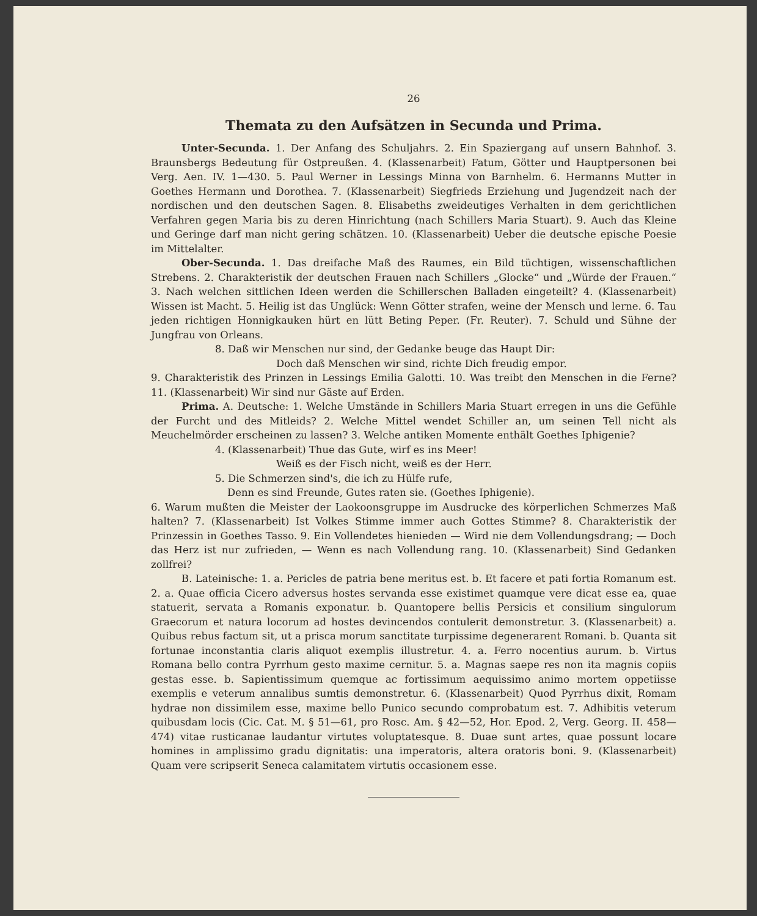26
Themata zu den Aufsätzen in Secunda und Prima.
Unter-Secunda. 1. Der Anfang des Schuljahrs. 2. Ein Spaziergang auf unsern Bahnhof. 3. Braunsbergs Bedeutung für Ostpreußen. 4. (Klassenarbeit) Fatum, Götter und Hauptpersonen bei Verg. Aen. IV. 1—430. 5. Paul Werner in Lessings Minna von Barnhelm. 6. Hermanns Mutter in Goethes Hermann und Dorothea. 7. (Klassenarbeit) Siegfrieds Erziehung und Jugendzeit nach der nordischen und den deutschen Sagen. 8. Elisabeths zweideutiges Verhalten in dem gerichtlichen Verfahren gegen Maria bis zu deren Hinrichtung (nach Schillers Maria Stuart). 9. Auch das Kleine und Geringe darf man nicht gering schätzen. 10. (Klassenarbeit) Ueber die deutsche epische Poesie im Mittelalter.
Ober-Secunda. 1. Das dreifache Maß des Raumes, ein Bild tüchtigen, wissenschaftlichen Strebens. 2. Charakteristik der deutschen Frauen nach Schillers „Glocke“ und „Würde der Frauen.“ 3. Nach welchen sittlichen Ideen werden die Schillerschen Balladen eingeteilt? 4. (Klassenarbeit) Wissen ist Macht. 5. Heilig ist das Unglück: Wenn Götter strafen, weine der Mensch und lerne. 6. Tau jeden richtigen Honnigkauken hürt en lütt Beting Peper. (Fr. Reuter). 7. Schuld und Sühne der Jungfrau von Orleans.
8. Daß wir Menschen nur sind, der Gedanke beuge das Haupt Dir:
Doch daß Menschen wir sind, richte Dich freudig empor.
9. Charakteristik des Prinzen in Lessings Emilia Galotti. 10. Was treibt den Menschen in die Ferne? 11. (Klassenarbeit) Wir sind nur Gäste auf Erden.
Prima. A. Deutsche: 1. Welche Umstände in Schillers Maria Stuart erregen in uns die Gefühle der Furcht und des Mitleids? 2. Welche Mittel wendet Schiller an, um seinen Tell nicht als Meuchelmörder erscheinen zu lassen? 3. Welche antiken Momente enthält Goethes Iphigenie?
4. (Klassenarbeit) Thue das Gute, wirf es ins Meer!
Weiß es der Fisch nicht, weiß es der Herr.
5. Die Schmerzen sind's, die ich zu Hülfe rufe,
Denn es sind Freunde, Gutes raten sie. (Goethes Iphigenie).
6. Warum mußten die Meister der Laokoonsgruppe im Ausdrucke des körperlichen Schmerzes Maß halten? 7. (Klassenarbeit) Ist Volkes Stimme immer auch Gottes Stimme? 8. Charakteristik der Prinzessin in Goethes Tasso. 9. Ein Vollendetes hienieden — Wird nie dem Vollendungsdrang; — Doch das Herz ist nur zufrieden, — Wenn es nach Vollendung rang. 10. (Klassenarbeit) Sind Gedanken zollfrei?
B. Lateinische: 1. a. Pericles de patria bene meritus est. b. Et facere et pati fortia Romanum est. 2. a. Quae officia Cicero adversus hostes servanda esse existimet quamque vere dicat esse ea, quae statuerit, servata a Romanis exponatur. b. Quantopere bellis Persicis et consilium singulorum Graecorum et natura locorum ad hostes devincendos contulerit demonstretur. 3. (Klassenarbeit) a. Quibus rebus factum sit, ut a prisca morum sanctitate turpissime degenerarent Romani. b. Quanta sit fortunae inconstantia claris aliquot exemplis illustretur. 4. a. Ferro nocentius aurum. b. Virtus Romana bello contra Pyrrhum gesto maxime cernitur. 5. a. Magnas saepe res non ita magnis copiis gestas esse. b. Sapientissimum quemque ac fortissimum aequissimo animo mortem oppetiisse exemplis e veterum annalibus sumtis demonstretur. 6. (Klassenarbeit) Quod Pyrrhus dixit, Romam hydrae non dissimilem esse, maxime bello Punico secundo comprobatum est. 7. Adhibitis veterum quibusdam locis (Cic. Cat. M. § 51—61, pro Rosc. Am. § 42—52, Hor. Epod. 2, Verg. Georg. II. 458—474) vitae rusticanae laudantur virtutes voluptatesque. 8. Duae sunt artes, quae possunt locare homines in amplissimo gradu dignitatis: una imperatoris, altera oratoris boni. 9. (Klassenarbeit) Quam vere scripserit Seneca calamitatem virtutis occasionem esse.